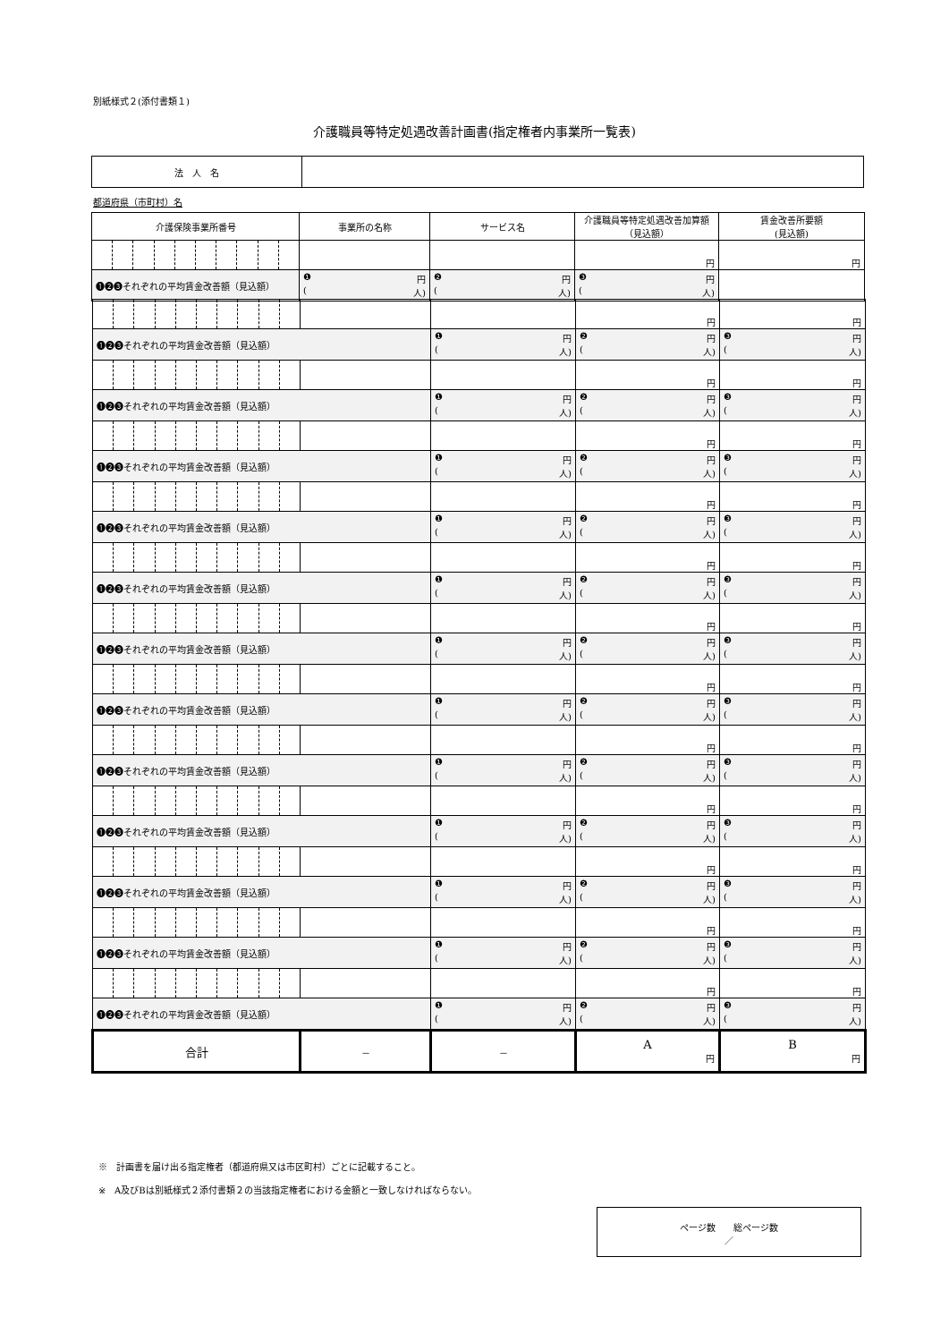別紙様式２(添付書類１)
介護職員等特定処遇改善計画書(指定権者内事業所一覧表)
| 法 人 名 | |
都道府県（市町村）名
| 介護保険事業所番号 | 事業所の名称 | サービス名 | 介護職員等特定処遇改善加算額（見込額） | 賃金改善所要額 (見込額) |
| --- | --- | --- | --- | --- |
| | | | 円 | 円 |
| ❶❷❸それぞれの平均賃金改善額（見込額） | | ❶ 円 ( 人) | ❷ 円 ( 人) | ❸ 円 ( 人) |
| | | | 円 | 円 |
| ❶❷❸それぞれの平均賃金改善額（見込額） | | ❶ 円 ( 人) | ❷ 円 ( 人) | ❸ 円 ( 人) |
| | | | 円 | 円 |
| ❶❷❸それぞれの平均賃金改善額（見込額） | | ❶ 円 ( 人) | ❷ 円 ( 人) | ❸ 円 ( 人) |
| | | | 円 | 円 |
| ❶❷❸それぞれの平均賃金改善額（見込額） | | ❶ 円 ( 人) | ❷ 円 ( 人) | ❸ 円 ( 人) |
| | | | 円 | 円 |
| ❶❷❸それぞれの平均賃金改善額（見込額） | | ❶ 円 ( 人) | ❷ 円 ( 人) | ❸ 円 ( 人) |
| | | | 円 | 円 |
| ❶❷❸それぞれの平均賃金改善額（見込額） | | ❶ 円 ( 人) | ❷ 円 ( 人) | ❸ 円 ( 人) |
| | | | 円 | 円 |
| ❶❷❸それぞれの平均賃金改善額（見込額） | | ❶ 円 ( 人) | ❷ 円 ( 人) | ❸ 円 ( 人) |
| | | | 円 | 円 |
| ❶❷❸それぞれの平均賃金改善額（見込額） | | ❶ 円 ( 人) | ❷ 円 ( 人) | ❸ 円 ( 人) |
| | | | 円 | 円 |
| ❶❷❸それぞれの平均賃金改善額（見込額） | | ❶ 円 ( 人) | ❷ 円 ( 人) | ❸ 円 ( 人) |
| | | | 円 | 円 |
| ❶❷❸それぞれの平均賃金改善額（見込額） | | ❶ 円 ( 人) | ❷ 円 ( 人) | ❸ 円 ( 人) |
| | | | 円 | 円 |
| ❶❷❸それぞれの平均賃金改善額（見込額） | | ❶ 円 ( 人) | ❷ 円 ( 人) | ❸ 円 ( 人) |
| | | | 円 | 円 |
| ❶❷❸それぞれの平均賃金改善額（見込額） | | ❶ 円 ( 人) | ❷ 円 ( 人) | ❸ 円 ( 人) |
| | | | 円 | 円 |
| ❶❷❸それぞれの平均賃金改善額（見込額） | | ❶ 円 ( 人) | ❷ 円 ( 人) | ❸ 円 ( 人) |
| 合計 | － | － | A 円 | B 円 |
※　計画書を届け出る指定権者（都道府県又は市区町村）ごとに記載すること。
※　A及びBは別紙様式２添付書類２の当該指定権者における金額と一致しなければならない。
ページ数　　総ページ数
／